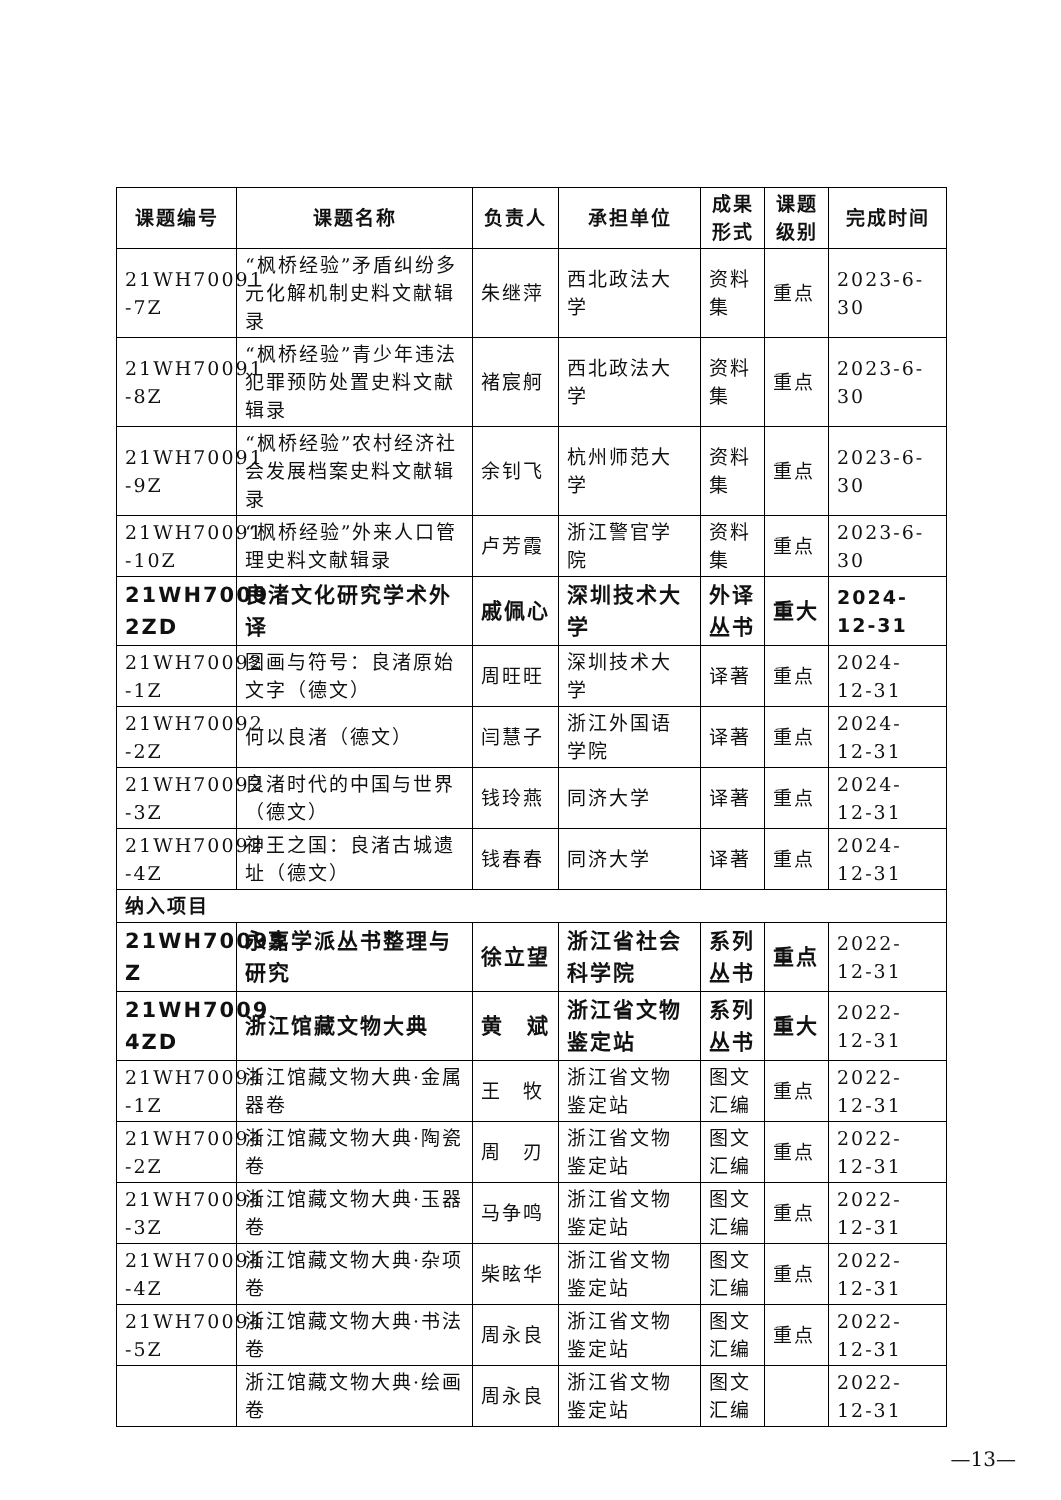| 课题编号 | 课题名称 | 负责人 | 承担单位 | 成果形式 | 课题级别 | 完成时间 |
| --- | --- | --- | --- | --- | --- | --- |
| 21WH70091 -7Z | “枫桥经验”矛盾纠纷多元化解机制史料文献辑录 | 朱继萍 | 西北政法大学 | 资料集 | 重点 | 2023-6-30 |
| 21WH70091 -8Z | “枫桥经验”青少年违法犯罪预防处置史料文献辑录 | 褚宸舸 | 西北政法大学 | 资料集 | 重点 | 2023-6-30 |
| 21WH70091 -9Z | “枫桥经验”农村经济社会发展档案史料文献辑录 | 余钊飞 | 杭州师范大学 | 资料集 | 重点 | 2023-6-30 |
| 21WH70091 -10Z | “枫桥经验”外来人口管理史料文献辑录 | 卢芳霞 | 浙江警官学院 | 资料集 | 重点 | 2023-6-30 |
| 21WH7009 2ZD | 良渚文化研究学术外译 | 戚佩心 | 深圳技术大学 | 外译丛书 | 重大 | 2024-12-31 |
| 21WH70092 -1Z | 图画与符号：良渚原始文字（德文） | 周旺旺 | 深圳技术大学 | 译著 | 重点 | 2024-12-31 |
| 21WH70092 -2Z | 何以良渚（德文） | 闫慧子 | 浙江外国语学院 | 译著 | 重点 | 2024-12-31 |
| 21WH70092 -3Z | 良渚时代的中国与世界（德文） | 钱玲燕 | 同济大学 | 译著 | 重点 | 2024-12-31 |
| 21WH70092 -4Z | 神王之国：良渚古城遗址（德文） | 钱春春 | 同济大学 | 译著 | 重点 | 2024-12-31 |
| 纳入项目 | | | | | | |
| 21WH70093 Z | 永嘉学派丛书整理与研究 | 徐立望 | 浙江省社会科学院 | 系列丛书 | 重点 | 2022-12-31 |
| 21WH7009 4ZD | 浙江馆藏文物大典 | 黄 斌 | 浙江省文物鉴定站 | 系列丛书 | 重大 | 2022-12-31 |
| 21WH70094 -1Z | 浙江馆藏文物大典·金属器卷 | 王 牧 | 浙江省文物鉴定站 | 图文汇编 | 重点 | 2022-12-31 |
| 21WH70094 -2Z | 浙江馆藏文物大典·陶瓷卷 | 周 刃 | 浙江省文物鉴定站 | 图文汇编 | 重点 | 2022-12-31 |
| 21WH70094 -3Z | 浙江馆藏文物大典·玉器卷 | 马争鸣 | 浙江省文物鉴定站 | 图文汇编 | 重点 | 2022-12-31 |
| 21WH70094 -4Z | 浙江馆藏文物大典·杂项卷 | 柴眩华 | 浙江省文物鉴定站 | 图文汇编 | 重点 | 2022-12-31 |
| 21WH70094 -5Z | 浙江馆藏文物大典·书法卷 | 周永良 | 浙江省文物鉴定站 | 图文汇编 | 重点 | 2022-12-31 |
| | 浙江馆藏文物大典·绘画卷 | 周永良 | 浙江省文物鉴定站 | 图文汇编 | | 2022-12-31 |
—13—